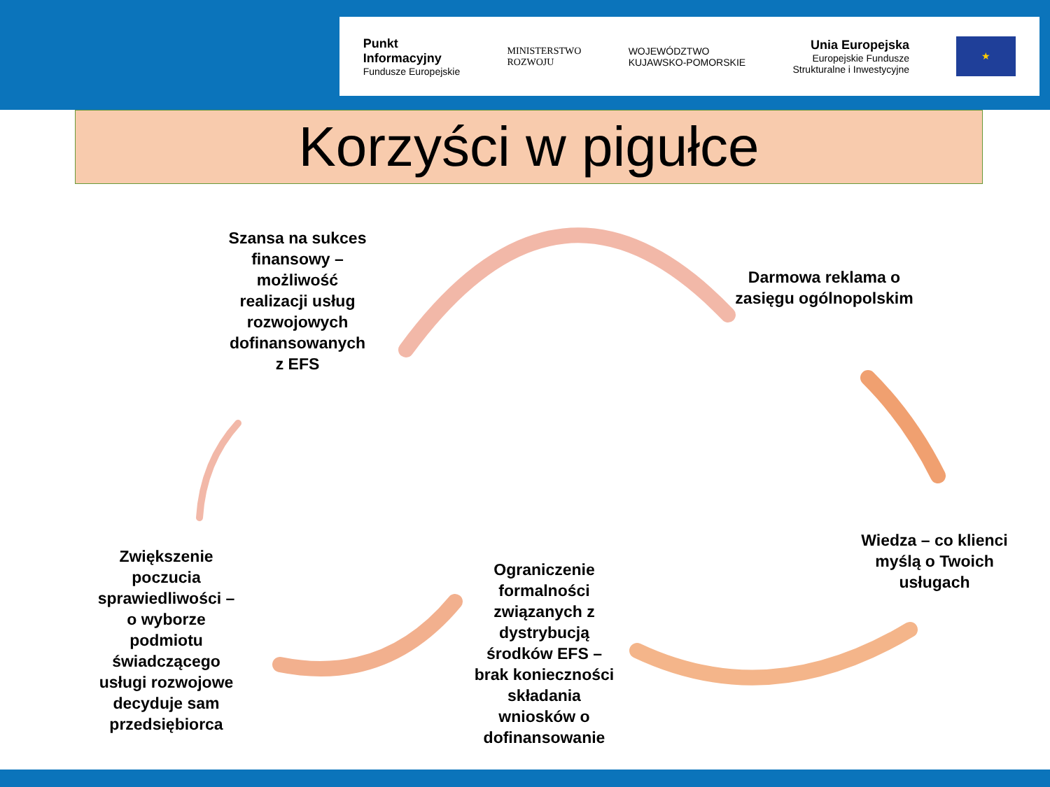Punkt
Informacyjny
Fundusze Europejskie
MINISTERSTWO
ROZWOJU
WOJEWÓDZTWO
KUJAWSKO-POMORSKIE
Unia Europejska
Europejskie Fundusze
Strukturalne i Inwestycyjne
★
Korzyści w pigułce
Szansa na sukces finansowy – możliwość realizacji usług rozwojowych dofinansowanych z EFS
Darmowa reklama o zasięgu ogólnopolskim
Wiedza – co klienci myślą o Twoich usługach
Ograniczenie formalności związanych z dystrybucją środków EFS – brak konieczności składania wniosków o dofinansowanie
Zwiększenie poczucia sprawiedliwości – o wyborze podmiotu świadczącego usługi rozwojowe decyduje sam przedsiębiorca